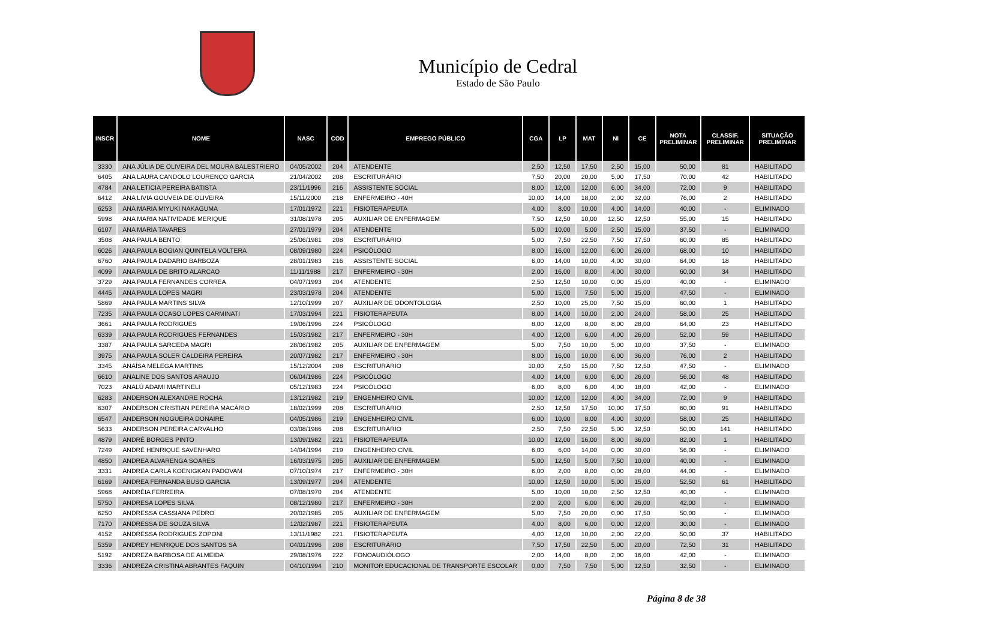Município de Cedral
Estado de São Paulo
| INSCR | NOME | NASC | COD | EMPREGO PÚBLICO | CGA | LP | MAT | NI | CE | NOTA PRELIMINAR | CLASSIF. PRELIMINAR | SITUAÇÃO PRELIMINAR |
| --- | --- | --- | --- | --- | --- | --- | --- | --- | --- | --- | --- | --- |
| 3330 | ANA JÚLIA DE OLIVEIRA DEL MOURA BALESTRIERO | 04/05/2002 | 204 | ATENDENTE | 2,50 | 12,50 | 17,50 | 2,50 | 15,00 | 50,00 | 81 | HABILITADO |
| 6405 | ANA LAURA CANDOLO LOURENÇO GARCIA | 21/04/2002 | 208 | ESCRITURÁRIO | 7,50 | 20,00 | 20,00 | 5,00 | 17,50 | 70,00 | 42 | HABILITADO |
| 4784 | ANA LETICIA PEREIRA BATISTA | 23/11/1996 | 216 | ASSISTENTE SOCIAL | 8,00 | 12,00 | 12,00 | 6,00 | 34,00 | 72,00 | 9 | HABILITADO |
| 6412 | ANA LIVIA GOUVEIA DE OLIVEIRA | 15/11/2000 | 218 | ENFERMEIRO - 40H | 10,00 | 14,00 | 18,00 | 2,00 | 32,00 | 76,00 | 2 | HABILITADO |
| 6253 | ANA MARIA MIYUKI NAKAGUMA | 17/01/1972 | 221 | FISIOTERAPEUTA | 4,00 | 8,00 | 10,00 | 4,00 | 14,00 | 40,00 | - | ELIMINADO |
| 5998 | ANA MARIA NATIVIDADE MERIQUE | 31/08/1978 | 205 | AUXILIAR DE ENFERMAGEM | 7,50 | 12,50 | 10,00 | 12,50 | 12,50 | 55,00 | 15 | HABILITADO |
| 6107 | ANA MARIA TAVARES | 27/01/1979 | 204 | ATENDENTE | 5,00 | 10,00 | 5,00 | 2,50 | 15,00 | 37,50 | - | ELIMINADO |
| 3508 | ANA PAULA BENTO | 25/06/1981 | 208 | ESCRITURÁRIO | 5,00 | 7,50 | 22,50 | 7,50 | 17,50 | 60,00 | 85 | HABILITADO |
| 6026 | ANA PAULA BOGIAN QUINTELA VOLTERA | 08/09/1980 | 224 | PSICÓLOGO | 8,00 | 16,00 | 12,00 | 6,00 | 26,00 | 68,00 | 10 | HABILITADO |
| 6760 | ANA PAULA DADARIO BARBOZA | 28/01/1983 | 216 | ASSISTENTE SOCIAL | 6,00 | 14,00 | 10,00 | 4,00 | 30,00 | 64,00 | 18 | HABILITADO |
| 4099 | ANA PAULA DE BRITO ALARCAO | 11/11/1988 | 217 | ENFERMEIRO - 30H | 2,00 | 16,00 | 8,00 | 4,00 | 30,00 | 60,00 | 34 | HABILITADO |
| 3729 | ANA PAULA FERNANDES CORREA | 04/07/1993 | 204 | ATENDENTE | 2,50 | 12,50 | 10,00 | 0,00 | 15,00 | 40,00 | - | ELIMINADO |
| 4445 | ANA PAULA LOPES MAGRI | 23/03/1978 | 204 | ATENDENTE | 5,00 | 15,00 | 7,50 | 5,00 | 15,00 | 47,50 | - | ELIMINADO |
| 5869 | ANA PAULA MARTINS SILVA | 12/10/1999 | 207 | AUXILIAR DE ODONTOLOGIA | 2,50 | 10,00 | 25,00 | 7,50 | 15,00 | 60,00 | 1 | HABILITADO |
| 7235 | ANA PAULA OCASO LOPES CARMINATI | 17/03/1994 | 221 | FISIOTERAPEUTA | 8,00 | 14,00 | 10,00 | 2,00 | 24,00 | 58,00 | 25 | HABILITADO |
| 3661 | ANA PAULA RODRIGUES | 19/06/1996 | 224 | PSICÓLOGO | 8,00 | 12,00 | 8,00 | 8,00 | 28,00 | 64,00 | 23 | HABILITADO |
| 6339 | ANA PAULA RODRIGUES FERNANDES | 15/03/1982 | 217 | ENFERMEIRO - 30H | 4,00 | 12,00 | 6,00 | 4,00 | 26,00 | 52,00 | 59 | HABILITADO |
| 3387 | ANA PAULA SARCEDA MAGRI | 28/06/1982 | 205 | AUXILIAR DE ENFERMAGEM | 5,00 | 7,50 | 10,00 | 5,00 | 10,00 | 37,50 | - | ELIMINADO |
| 3975 | ANA PAULA SOLER CALDEIRA PEREIRA | 20/07/1982 | 217 | ENFERMEIRO - 30H | 8,00 | 16,00 | 10,00 | 6,00 | 36,00 | 76,00 | 2 | HABILITADO |
| 3345 | ANAÍSA MELEGA MARTINS | 15/12/2004 | 208 | ESCRITURÁRIO | 10,00 | 2,50 | 15,00 | 7,50 | 12,50 | 47,50 | - | ELIMINADO |
| 6610 | ANALINE DOS SANTOS ARAUJO | 06/04/1986 | 224 | PSICÓLOGO | 4,00 | 14,00 | 6,00 | 6,00 | 26,00 | 56,00 | 48 | HABILITADO |
| 7023 | ANALÚ ADAMI MARTINELI | 05/12/1983 | 224 | PSICÓLOGO | 6,00 | 8,00 | 6,00 | 4,00 | 18,00 | 42,00 | - | ELIMINADO |
| 6283 | ANDERSON ALEXANDRE ROCHA | 13/12/1982 | 219 | ENGENHEIRO CIVIL | 10,00 | 12,00 | 12,00 | 4,00 | 34,00 | 72,00 | 9 | HABILITADO |
| 6307 | ANDERSON CRISTIAN PEREIRA MACÁRIO | 18/02/1999 | 208 | ESCRITURÁRIO | 2,50 | 12,50 | 17,50 | 10,00 | 17,50 | 60,00 | 91 | HABILITADO |
| 6547 | ANDERSON NOGUEIRA DONAIRE | 04/05/1986 | 219 | ENGENHEIRO CIVIL | 6,00 | 10,00 | 8,00 | 4,00 | 30,00 | 58,00 | 25 | HABILITADO |
| 5633 | ANDERSON PEREIRA CARVALHO | 03/08/1986 | 208 | ESCRITURÁRIO | 2,50 | 7,50 | 22,50 | 5,00 | 12,50 | 50,00 | 141 | HABILITADO |
| 4879 | ANDRÉ BORGES PINTO | 13/09/1982 | 221 | FISIOTERAPEUTA | 10,00 | 12,00 | 16,00 | 8,00 | 36,00 | 82,00 | 1 | HABILITADO |
| 7249 | ANDRÉ HENRIQUE SAVENHARO | 14/04/1994 | 219 | ENGENHEIRO CIVIL | 6,00 | 6,00 | 14,00 | 0,00 | 30,00 | 56,00 | - | ELIMINADO |
| 4850 | ANDREA ALVARENGA SOARES | 16/03/1975 | 205 | AUXILIAR DE ENFERMAGEM | 5,00 | 12,50 | 5,00 | 7,50 | 10,00 | 40,00 | - | ELIMINADO |
| 3331 | ANDREA CARLA KOENIGKAN PADOVAM | 07/10/1974 | 217 | ENFERMEIRO - 30H | 6,00 | 2,00 | 8,00 | 0,00 | 28,00 | 44,00 | - | ELIMINADO |
| 6169 | ANDREA FERNANDA BUSO GARCIA | 13/09/1977 | 204 | ATENDENTE | 10,00 | 12,50 | 10,00 | 5,00 | 15,00 | 52,50 | 61 | HABILITADO |
| 5968 | ANDRÉIA FERREIRA | 07/08/1970 | 204 | ATENDENTE | 5,00 | 10,00 | 10,00 | 2,50 | 12,50 | 40,00 | - | ELIMINADO |
| 5750 | ANDRESA LOPES SILVA | 08/12/1980 | 217 | ENFERMEIRO - 30H | 2,00 | 2,00 | 6,00 | 6,00 | 26,00 | 42,00 | - | ELIMINADO |
| 6250 | ANDRESSA CASSIANA PEDRO | 20/02/1985 | 205 | AUXILIAR DE ENFERMAGEM | 5,00 | 7,50 | 20,00 | 0,00 | 17,50 | 50,00 | - | ELIMINADO |
| 7170 | ANDRESSA DE SOUZA SILVA | 12/02/1987 | 221 | FISIOTERAPEUTA | 4,00 | 8,00 | 6,00 | 0,00 | 12,00 | 30,00 | - | ELIMINADO |
| 4152 | ANDRESSA RODRIGUES ZOPONI | 13/11/1982 | 221 | FISIOTERAPEUTA | 4,00 | 12,00 | 10,00 | 2,00 | 22,00 | 50,00 | 37 | HABILITADO |
| 5359 | ANDREY HENRIQUE DOS SANTOS SÁ | 04/01/1996 | 208 | ESCRITURÁRIO | 7,50 | 17,50 | 22,50 | 5,00 | 20,00 | 72,50 | 31 | HABILITADO |
| 5192 | ANDREZA BARBOSA DE ALMEIDA | 29/08/1976 | 222 | FONOAUDIÓLOGO | 2,00 | 14,00 | 8,00 | 2,00 | 16,00 | 42,00 | - | ELIMINADO |
| 3336 | ANDREZA CRISTINA ABRANTES FAQUIN | 04/10/1994 | 210 | MONITOR EDUCACIONAL DE TRANSPORTE ESCOLAR | 0,00 | 7,50 | 7,50 | 5,00 | 12,50 | 32,50 | - | ELIMINADO |
Página 8 de 38